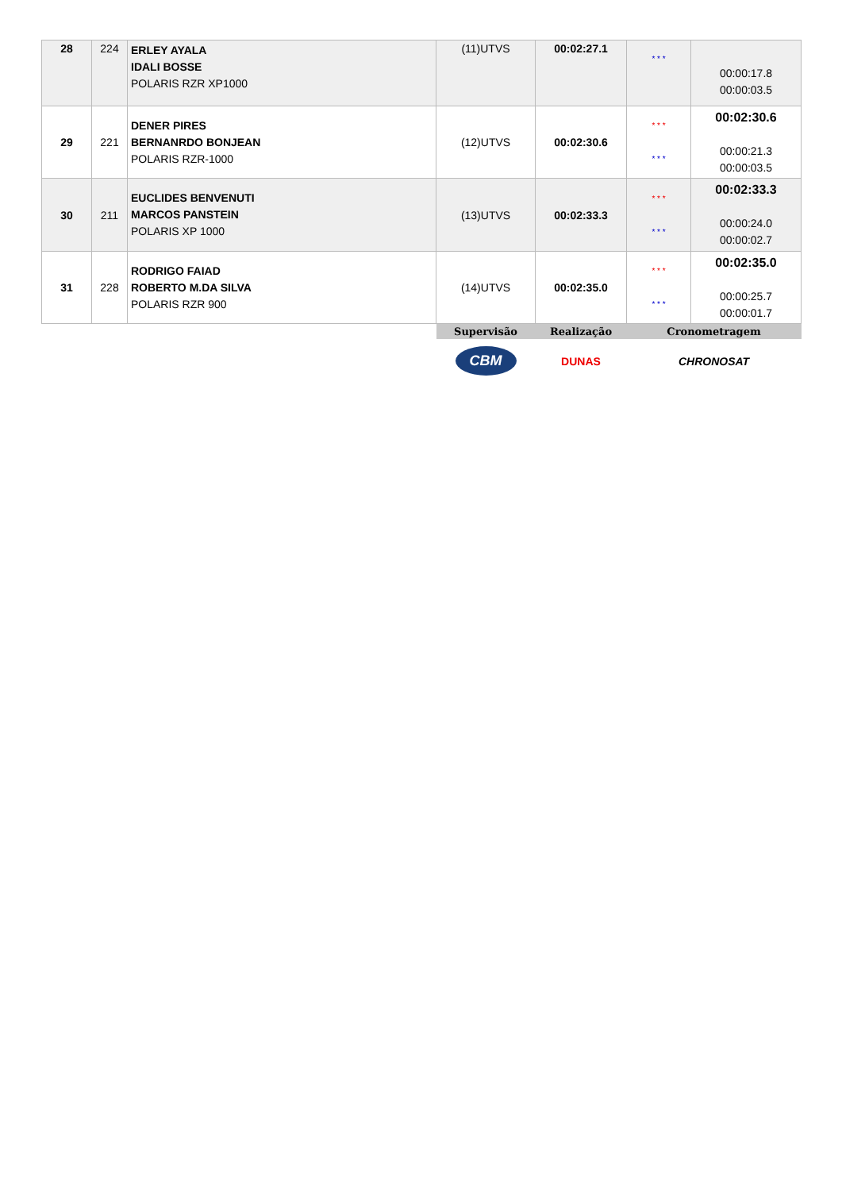| 28 | 224 | ERLEY AYALA IDALI BOSSE POLARIS RZR XP1000 | (11)UTVS | 00:02:27.1 | * * * | 00:00:17.8 00:00:03.5 |
| 29 | 221 | DENER PIRES BERNANRDO BONJEAN POLARIS RZR-1000 | (12)UTVS | 00:02:30.6 | * * * * * * | 00:02:30.6 00:00:21.3 00:00:03.5 |
| 30 | 211 | EUCLIDES BENVENUTI MARCOS PANSTEIN POLARIS XP 1000 | (13)UTVS | 00:02:33.3 | * * * * * * | 00:02:33.3 00:00:24.0 00:00:02.7 |
| 31 | 228 | RODRIGO FAIAD ROBERTO M.DA SILVA POLARIS RZR 900 | (14)UTVS | 00:02:35.0 | * * * * * * | 00:02:35.0 00:00:25.7 00:00:01.7 |
| | | | Supervisão | Realização | Cronometragem | |
| | | | CBM | DUNAS | CHRONOSAT | |